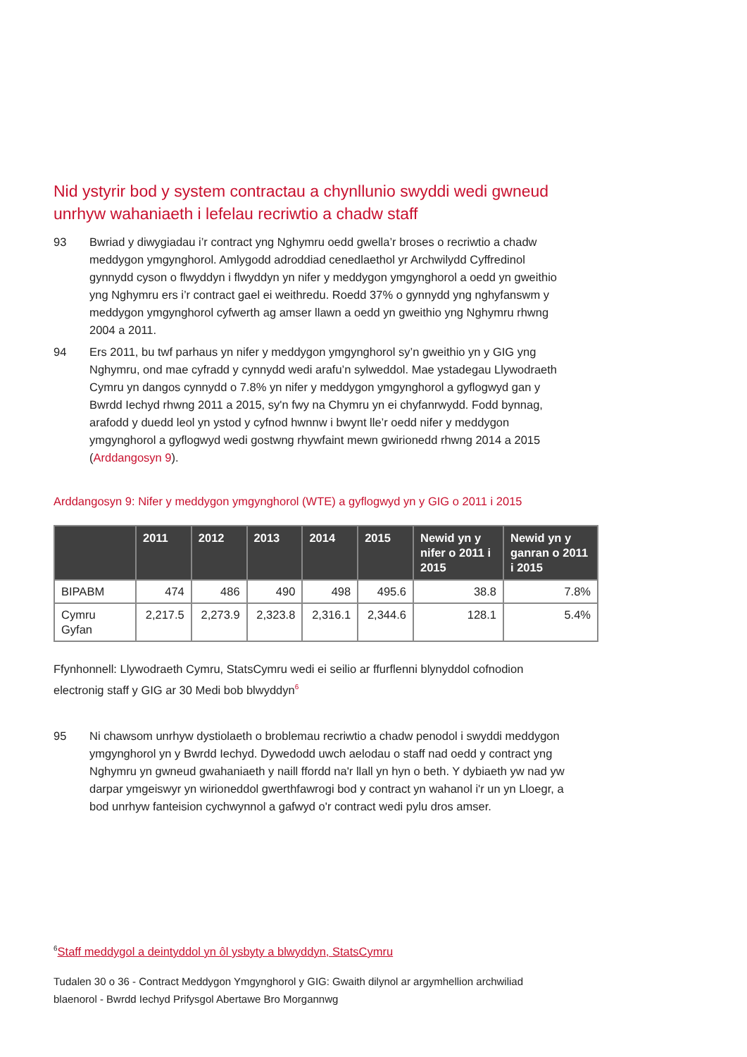Nid ystyrir bod y system contractau a chynllunio swyddi wedi gwneud unrhyw wahaniaeth i lefelau recriwtio a chadw staff
93 Bwriad y diwygiadau i’r contract yng Nghymru oedd gwella’r broses o recriwtio a chadw meddygon ymgynghorol. Amlygodd adroddiad cenedlaethol yr Archwilydd Cyffredinol gynnydd cyson o flwyddyn i flwyddyn yn nifer y meddygon ymgynghorol a oedd yn gweithio yng Nghymru ers i’r contract gael ei weithredu. Roedd 37% o gynnydd yng nghyfanswm y meddygon ymgynghorol cyfwerth ag amser llawn a oedd yn gweithio yng Nghymru rhwng 2004 a 2011.
94 Ers 2011, bu twf parhaus yn nifer y meddygon ymgynghorol sy’n gweithio yn y GIG yng Nghymru, ond mae cyfradd y cynnydd wedi arafu’n sylweddol. Mae ystadegau Llywodraeth Cymru yn dangos cynnydd o 7.8% yn nifer y meddygon ymgynghorol a gyflogwyd gan y Bwrdd Iechyd rhwng 2011 a 2015, sy'n fwy na Chymru yn ei chyfanrwydd. Fodd bynnag, arafodd y duedd leol yn ystod y cyfnod hwnnw i bwynt lle’r oedd nifer y meddygon ymgynghorol a gyflogwyd wedi gostwng rhywfaint mewn gwirionedd rhwng 2014 a 2015 (Arddangosyn 9).
Arddangosyn 9: Nifer y meddygon ymgynghorol (WTE) a gyflogwyd yn y GIG o 2011 i 2015
| | 2011 | 2012 | 2013 | 2014 | 2015 | Newid yn y nifer o 2011 i 2015 | Newid yn y ganran o 2011 i 2015 |
| --- | --- | --- | --- | --- | --- | --- | --- |
| BIPABM | 474 | 486 | 490 | 498 | 495.6 | 38.8 | 7.8% |
| Cymru Gyfan | 2,217.5 | 2,273.9 | 2,323.8 | 2,316.1 | 2,344.6 | 128.1 | 5.4% |
Ffynhonnell: Llywodraeth Cymru, StatsCymru wedi ei seilio ar ffurflenni blynyddol cofnodion electronig staff y GIG ar 30 Medi bob blwyddyn<sup>6</sup>
95 Ni chawsom unrhyw dystiolaeth o broblemau recriwtio a chadw penodol i swyddi meddygon ymgynghorol yn y Bwrdd Iechyd. Dywedodd uwch aelodau o staff nad oedd y contract yng Nghymru yn gwneud gwahaniaeth y naill ffordd na'r llall yn hyn o beth. Y dybiaeth yw nad yw darpar ymgeiswyr yn wirioneddol gwerthfawrogi bod y contract yn wahanol i'r un yn Lloegr, a bod unrhyw fanteision cychwynnol a gafwyd o'r contract wedi pylu dros amser.
<sup>6</sup> Staff meddygol a deintyddol yn ôl ysbyty a blwyddyn, StatsCymru
Tudalen 30 o 36 - Contract Meddygon Ymgynghorol y GIG: Gwaith dilynol ar argymhellion archwiliad blaenorol - Bwrdd Iechyd Prifysgol Abertawe Bro Morgannwg